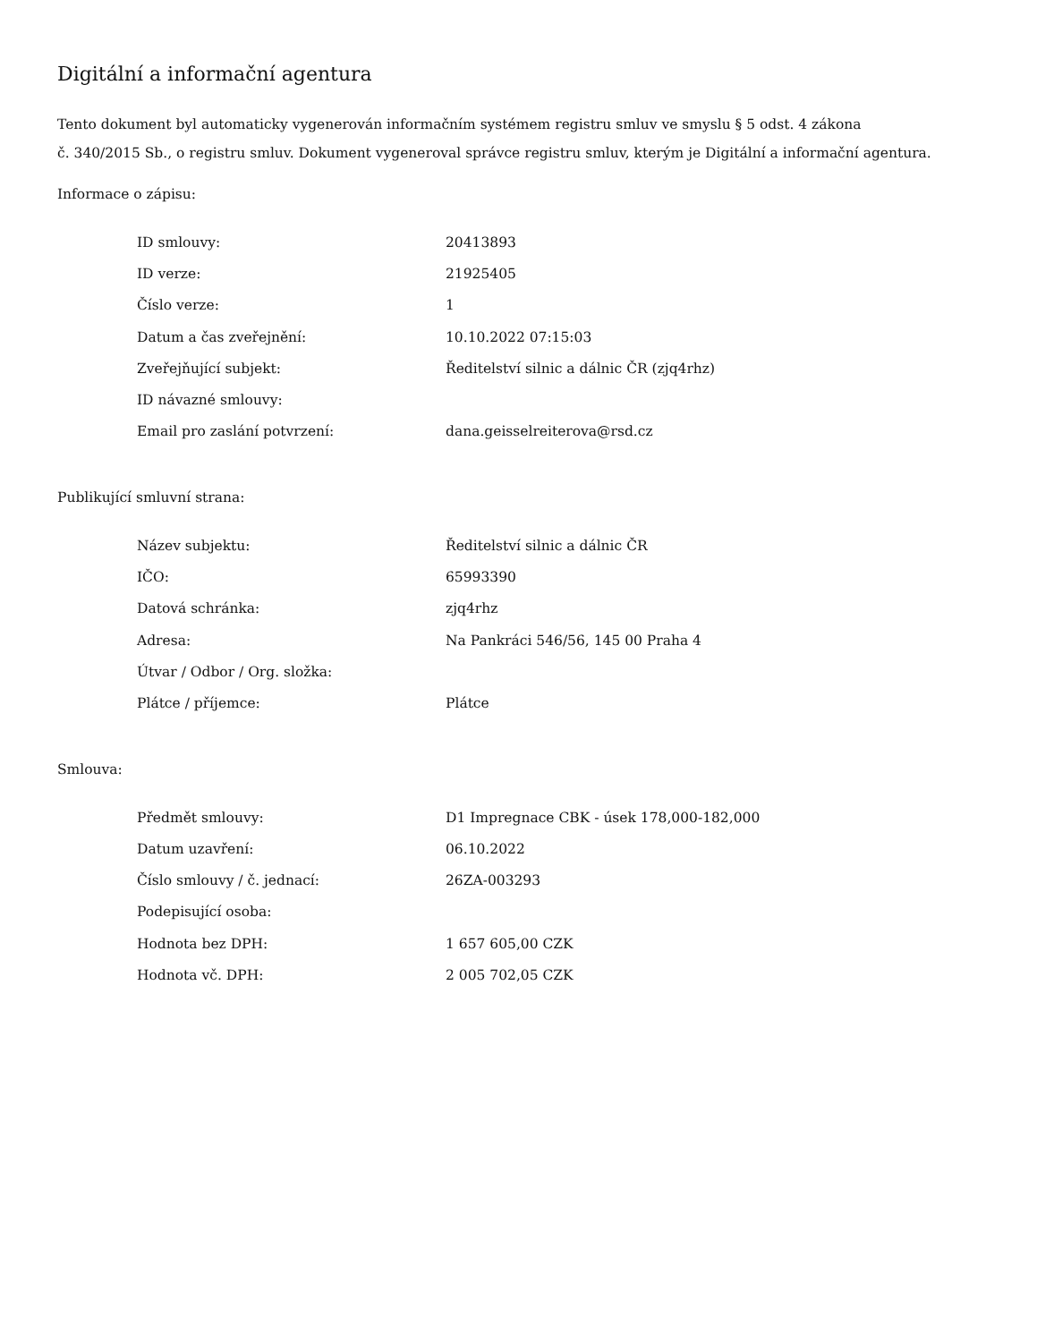Digitální a informační agentura
Tento dokument byl automaticky vygenerován informačním systémem registru smluv ve smyslu § 5 odst. 4 zákona
č. 340/2015 Sb., o registru smluv. Dokument vygeneroval správce registru smluv, kterým je Digitální a informační agentura.
Informace o zápisu:
| ID smlouvy: | 20413893 |
| ID verze: | 21925405 |
| Číslo verze: | 1 |
| Datum a čas zveřejnění: | 10.10.2022 07:15:03 |
| Zveřejňující subjekt: | Ředitelství silnic a dálnic ČR (zjq4rhz) |
| ID návazné smlouvy: | |
| Email pro zaslání potvrzení: | dana.geisselreiterova@rsd.cz |
Publikující smluvní strana:
| Název subjektu: | Ředitelství silnic a dálnic ČR |
| IČO: | 65993390 |
| Datová schránka: | zjq4rhz |
| Adresa: | Na Pankráci 546/56, 145 00 Praha 4 |
| Útvar / Odbor / Org. složka: | |
| Plátce / příjemce: | Plátce |
Smlouva:
| Předmět smlouvy: | D1 Impregnace CBK - úsek 178,000-182,000 |
| Datum uzavření: | 06.10.2022 |
| Číslo smlouvy / č. jednací: | 26ZA-003293 |
| Podepisující osoba: | |
| Hodnota bez DPH: | 1 657 605,00 CZK |
| Hodnota vč. DPH: | 2 005 702,05 CZK |